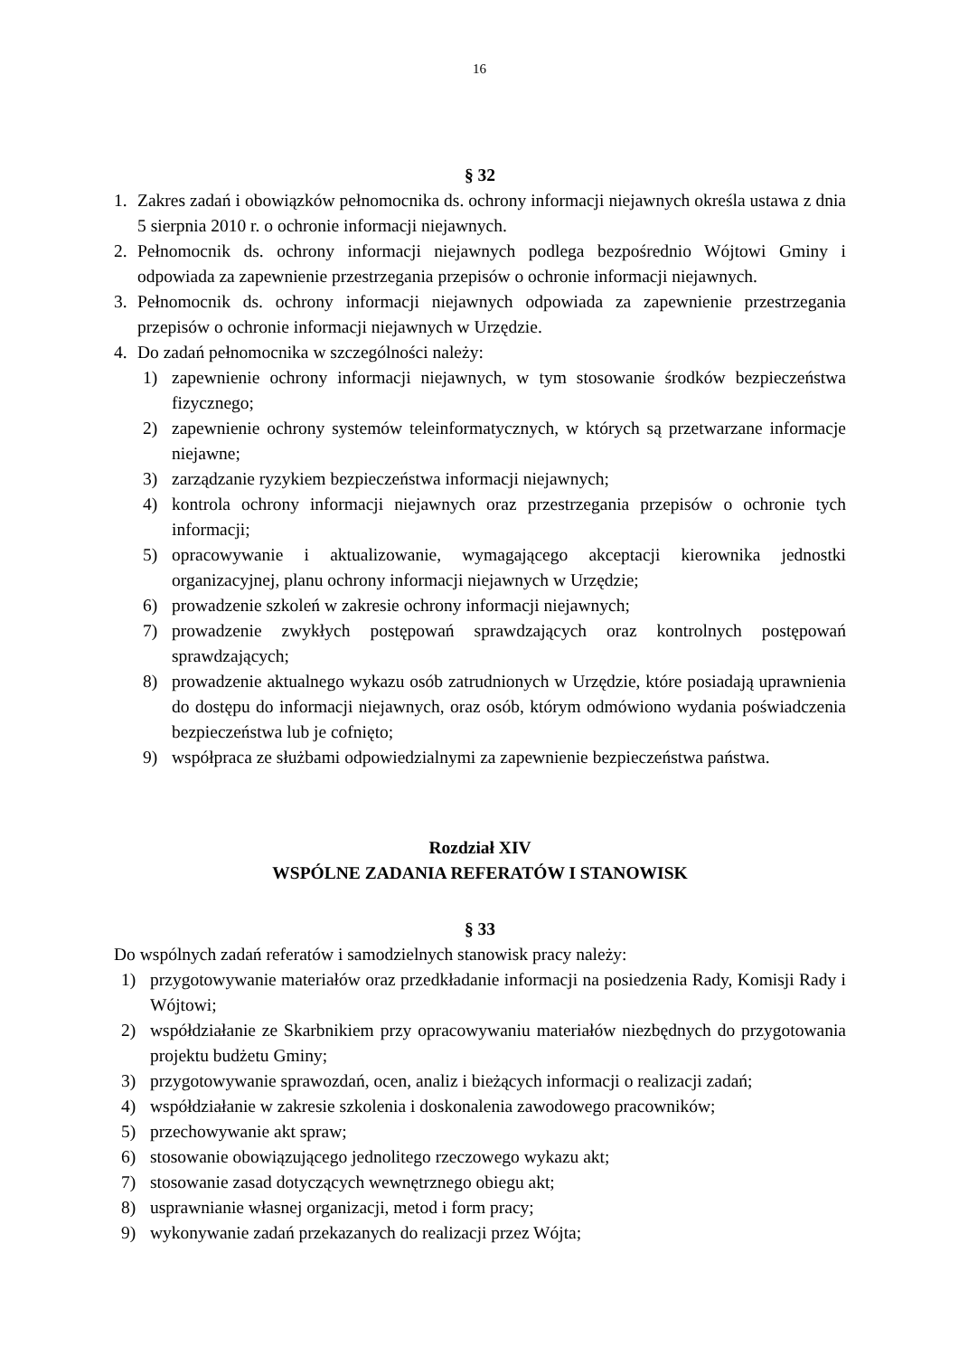16
§ 32
1. Zakres zadań i obowiązków pełnomocnika ds. ochrony informacji niejawnych określa ustawa z dnia 5 sierpnia 2010 r. o ochronie informacji niejawnych.
2. Pełnomocnik ds. ochrony informacji niejawnych podlega bezpośrednio Wójtowi Gminy i odpowiada za zapewnienie przestrzegania przepisów o ochronie informacji niejawnych.
3. Pełnomocnik ds. ochrony informacji niejawnych odpowiada za zapewnienie przestrzegania przepisów o ochronie informacji niejawnych w Urzędzie.
4. Do zadań pełnomocnika w szczególności należy:
1) zapewnienie ochrony informacji niejawnych, w tym stosowanie środków bezpieczeństwa fizycznego;
2) zapewnienie ochrony systemów teleinformatycznych, w których są przetwarzane informacje niejawne;
3) zarządzanie ryzykiem bezpieczeństwa informacji niejawnych;
4) kontrola ochrony informacji niejawnych oraz przestrzegania przepisów o ochronie tych informacji;
5) opracowywanie i aktualizowanie, wymagającego akceptacji kierownika jednostki organizacyjnej, planu ochrony informacji niejawnych w Urzędzie;
6) prowadzenie szkoleń w zakresie ochrony informacji niejawnych;
7) prowadzenie zwykłych postępowań sprawdzających oraz kontrolnych postępowań sprawdzających;
8) prowadzenie aktualnego wykazu osób zatrudnionych w Urzędzie, które posiadają uprawnienia do dostępu do informacji niejawnych, oraz osób, którym odmówiono wydania poświadczenia bezpieczeństwa lub je cofnięto;
9) współpraca ze służbami odpowiedzialnymi za zapewnienie bezpieczeństwa państwa.
Rozdział XIV
WSPÓLNE ZADANIA REFERATÓW I STANOWISK
§ 33
Do wspólnych zadań referatów i samodzielnych stanowisk pracy należy:
1) przygotowywanie materiałów oraz przedkładanie informacji na posiedzenia Rady, Komisji Rady i Wójtowi;
2) współdziałanie ze Skarbnikiem przy opracowywaniu materiałów niezbędnych do przygotowania projektu budżetu Gminy;
3) przygotowywanie sprawozdań, ocen, analiz i bieżących informacji o realizacji zadań;
4) współdziałanie w zakresie szkolenia i doskonalenia zawodowego pracowników;
5) przechowywanie akt spraw;
6) stosowanie obowiązującego jednolitego rzeczowego wykazu akt;
7) stosowanie zasad dotyczących wewnętrznego obiegu akt;
8) usprawnianie własnej organizacji, metod i form pracy;
9) wykonywanie zadań przekazanych do realizacji przez Wójta;